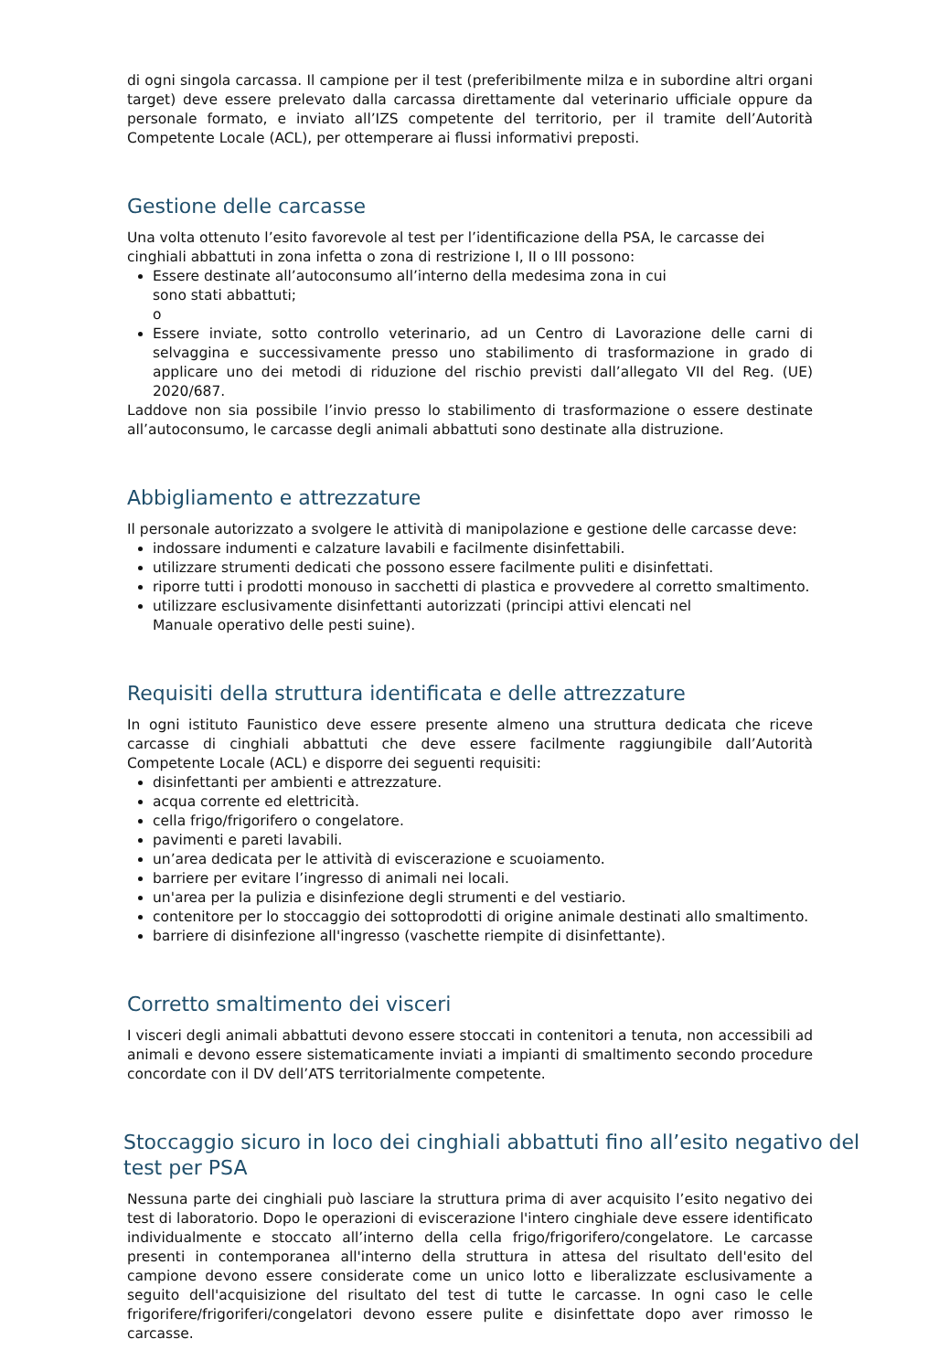di ogni singola carcassa. Il campione per il test (preferibilmente milza e in subordine altri organi target) deve essere prelevato dalla carcassa direttamente dal veterinario ufficiale oppure da personale formato, e inviato all’IZS competente del territorio, per il tramite dell’Autorità Competente Locale (ACL), per ottemperare ai flussi informativi preposti.
Gestione delle carcasse
Una volta ottenuto l’esito favorevole al test per l’identificazione della PSA, le carcasse dei cinghiali abbattuti in zona infetta o zona di restrizione I, II o III possono:
Essere destinate all’autoconsumo all’interno della medesima zona in cui
sono stati abbattuti;
o
Essere inviate, sotto controllo veterinario, ad un Centro di Lavorazione delle carni di selvaggina e successivamente presso uno stabilimento di trasformazione in grado di applicare uno dei metodi di riduzione del rischio previsti dall’allegato VII del Reg. (UE) 2020/687.
Laddove non sia possibile l’invio presso lo stabilimento di trasformazione o essere destinate all’autoconsumo, le carcasse degli animali abbattuti sono destinate alla distruzione.
Abbigliamento e attrezzature
Il personale autorizzato a svolgere le attività di manipolazione e gestione delle carcasse deve:
indossare indumenti e calzature lavabili e facilmente disinfettabili.
utilizzare strumenti dedicati che possono essere facilmente puliti e disinfettati.
riporre tutti i prodotti monouso in sacchetti di plastica e provvedere al corretto smaltimento.
utilizzare esclusivamente disinfettanti autorizzati (principi attivi elencati nel
Manuale operativo delle pesti suine).
Requisiti della struttura identificata e delle attrezzature
In ogni istituto Faunistico deve essere presente almeno una struttura dedicata che riceve carcasse di cinghiali abbattuti che deve essere facilmente raggiungibile dall’Autorità Competente Locale (ACL) e disporre dei seguenti requisiti:
disinfettanti per ambienti e attrezzature.
acqua corrente ed elettricità.
cella frigo/frigorifero o congelatore.
pavimenti e pareti lavabili.
un’area dedicata per le attività di eviscerazione e scuoiamento.
barriere per evitare l’ingresso di animali nei locali.
un'area per la pulizia e disinfezione degli strumenti e del vestiario.
contenitore per lo stoccaggio dei sottoprodotti di origine animale destinati allo smaltimento.
barriere di disinfezione all'ingresso (vaschette riempite di disinfettante).
Corretto smaltimento dei visceri
I visceri degli animali abbattuti devono essere stoccati in contenitori a tenuta, non accessibili ad animali e devono essere sistematicamente inviati a impianti di smaltimento secondo procedure concordate con il DV dell’ATS territorialmente competente.
Stoccaggio sicuro in loco dei cinghiali abbattuti fino all’esito negativo del test per PSA
Nessuna parte dei cinghiali può lasciare la struttura prima di aver acquisito l’esito negativo dei test di laboratorio. Dopo le operazioni di eviscerazione l'intero cinghiale deve essere identificato individualmente e stoccato all’interno della cella frigo/frigorifero/congelatore. Le carcasse presenti in contemporanea all'interno della struttura in attesa del risultato dell'esito del campione devono essere considerate come un unico lotto e liberalizzate esclusivamente a seguito dell'acquisizione del risultato del test di tutte le carcasse. In ogni caso le celle frigorifere/frigoriferi/congelatori devono essere pulite e disinfettate dopo aver rimosso le carcasse.